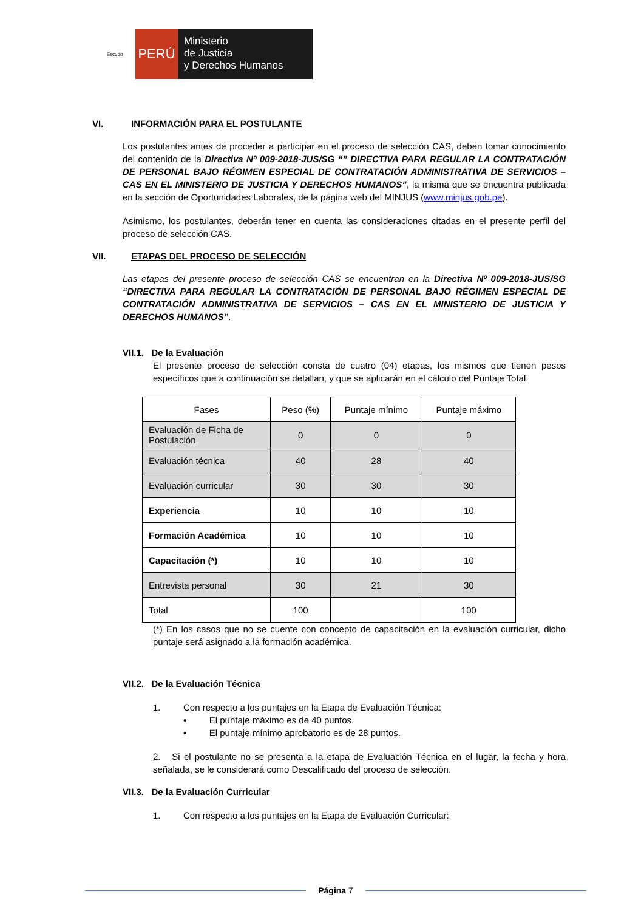Escudo
PERÚ
Ministerio
de Justicia
y Derechos Humanos
VI. INFORMACIÓN PARA EL POSTULANTE
Los postulantes antes de proceder a participar en el proceso de selección CAS, deben tomar conocimiento del contenido de la Directiva Nº 009-2018-JUS/SG “” DIRECTIVA PARA REGULAR LA CONTRATACIÓN DE PERSONAL BAJO RÉGIMEN ESPECIAL DE CONTRATACIÓN ADMINISTRATIVA DE SERVICIOS – CAS EN EL MINISTERIO DE JUSTICIA Y DERECHOS HUMANOS”, la misma que se encuentra publicada en la sección de Oportunidades Laborales, de la página web del MINJUS (www.minjus.gob.pe).
Asimismo, los postulantes, deberán tener en cuenta las consideraciones citadas en el presente perfil del proceso de selección CAS.
VII. ETAPAS DEL PROCESO DE SELECCIÓN
Las etapas del presente proceso de selección CAS se encuentran en la Directiva Nº 009-2018-JUS/SG “DIRECTIVA PARA REGULAR LA CONTRATACIÓN DE PERSONAL BAJO RÉGIMEN ESPECIAL DE CONTRATACIÓN ADMINISTRATIVA DE SERVICIOS – CAS EN EL MINISTERIO DE JUSTICIA Y DERECHOS HUMANOS”.
VII.1. De la Evaluación
El presente proceso de selección consta de cuatro (04) etapas, los mismos que tienen pesos específicos que a continuación se detallan, y que se aplicarán en el cálculo del Puntaje Total:
| Fases | Peso (%) | Puntaje mínimo | Puntaje máximo |
| --- | --- | --- | --- |
| Evaluación de Ficha de Postulación | 0 | 0 | 0 |
| Evaluación técnica | 40 | 28 | 40 |
| Evaluación curricular | 30 | 30 | 30 |
| Experiencia | 10 | 10 | 10 |
| Formación Académica | 10 | 10 | 10 |
| Capacitación (*) | 10 | 10 | 10 |
| Entrevista personal | 30 | 21 | 30 |
| Total | 100 | | 100 |
(*) En los casos que no se cuente con concepto de capacitación en la evaluación curricular, dicho puntaje será asignado a la formación académica.
VII.2. De la Evaluación Técnica
1. Con respecto a los puntajes en la Etapa de Evaluación Técnica:
• El puntaje máximo es de 40 puntos.
• El puntaje mínimo aprobatorio es de 28 puntos.
2. Si el postulante no se presenta a la etapa de Evaluación Técnica en el lugar, la fecha y hora señalada, se le considerará como Descalificado del proceso de selección.
VII.3. De la Evaluación Curricular
1. Con respecto a los puntajes en la Etapa de Evaluación Curricular:
Página 7